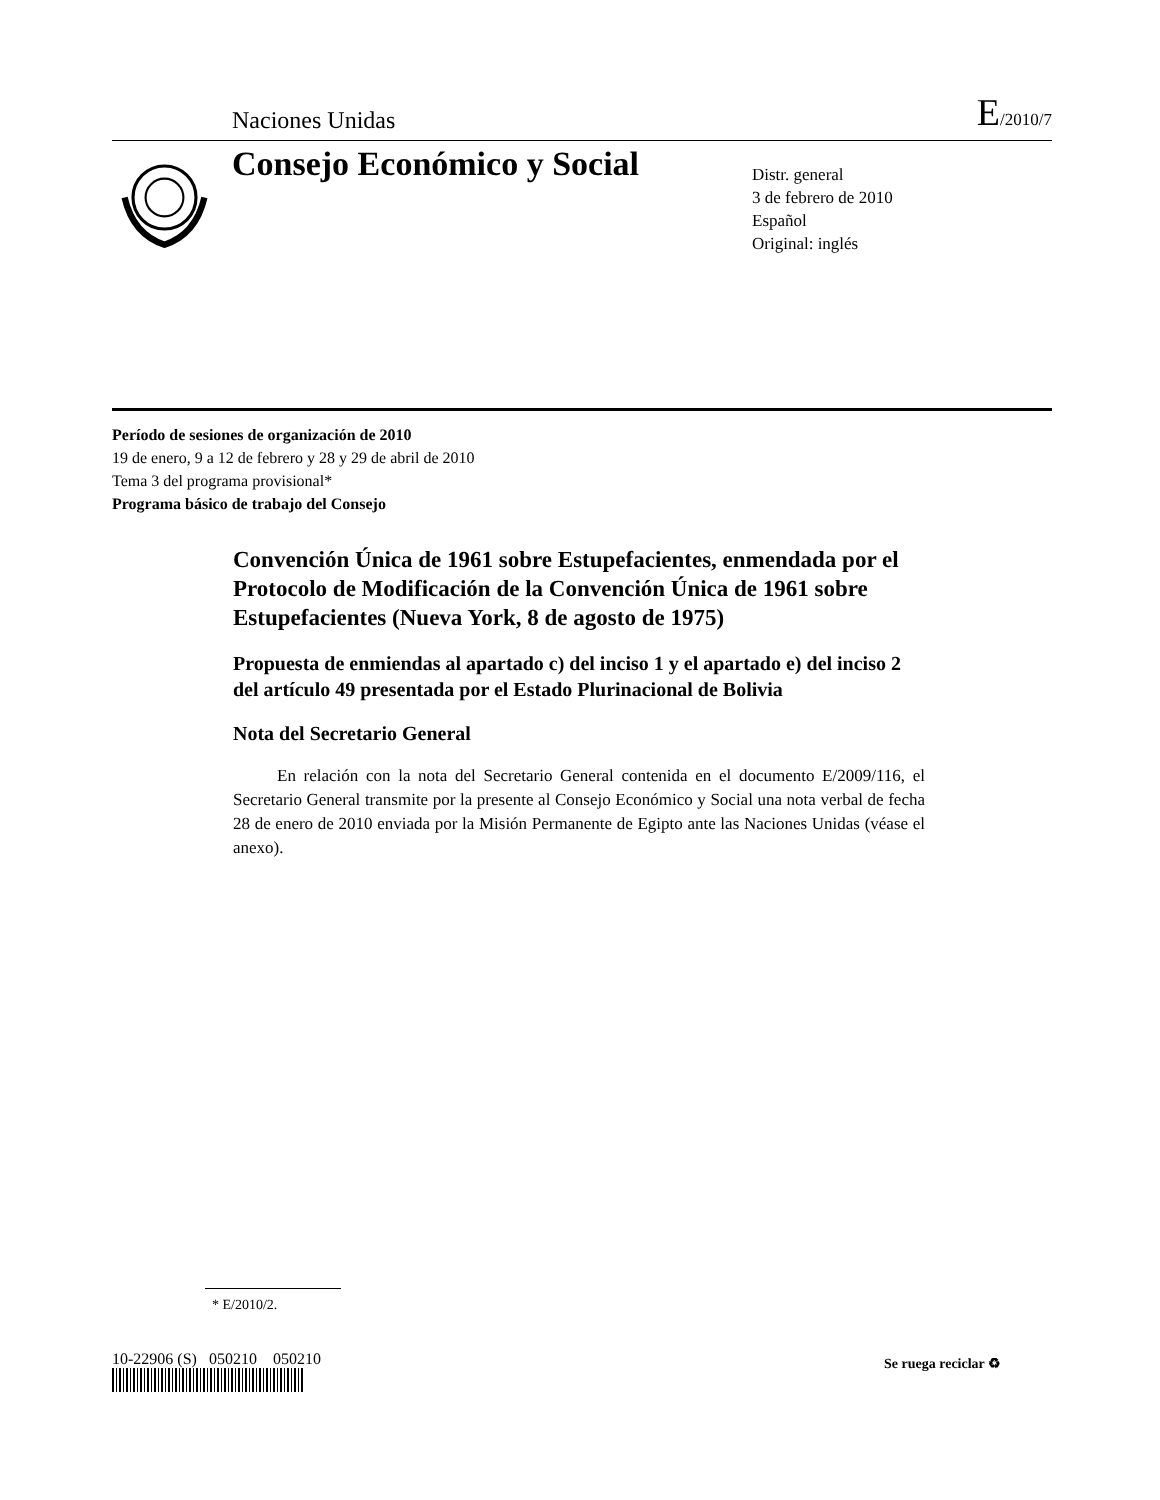Naciones Unidas
E/2010/7
Consejo Económico y Social
Distr. general
3 de febrero de 2010
Español
Original: inglés
Período de sesiones de organización de 2010
19 de enero, 9 a 12 de febrero y 28 y 29 de abril de 2010
Tema 3 del programa provisional*
Programa básico de trabajo del Consejo
Convención Única de 1961 sobre Estupefacientes, enmendada por el Protocolo de Modificación de la Convención Única de 1961 sobre Estupefacientes (Nueva York, 8 de agosto de 1975)
Propuesta de enmiendas al apartado c) del inciso 1 y el apartado e) del inciso 2 del artículo 49 presentada por el Estado Plurinacional de Bolivia
Nota del Secretario General
En relación con la nota del Secretario General contenida en el documento E/2009/116, el Secretario General transmite por la presente al Consejo Económico y Social una nota verbal de fecha 28 de enero de 2010 enviada por la Misión Permanente de Egipto ante las Naciones Unidas (véase el anexo).
* E/2010/2.
10-22906 (S) 050210 050210
Se ruega reciclar ♻